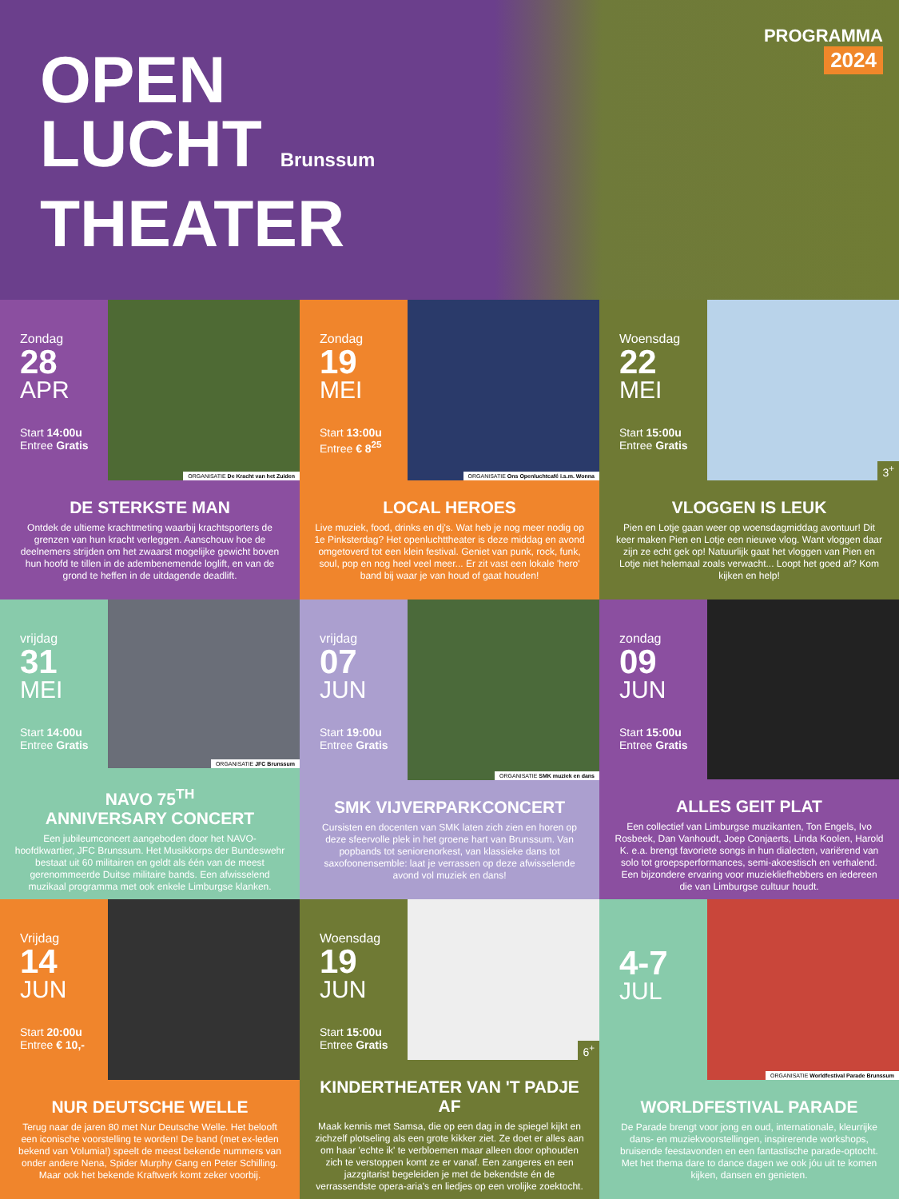OPEN
LUCHT Brunssum
THEATER
PROGRAMMA
2024
Zondag
28
APR
Start 14:00u
Entree Gratis
ORGANISATIE De Kracht van het Zuiden
DE STERKSTE MAN
Ontdek de ultieme krachtmeting waarbij krachtsporters de grenzen van hun kracht verleggen. Aanschouw hoe de deelnemers strijden om het zwaarst mogelijke gewicht boven hun hoofd te tillen in de adembenemende loglift, en van de grond te heffen in de uitdagende deadlift.
Zondag
19
MEI
Start 13:00u
Entree € 8<sup>25</sup>
ORGANISATIE Ons Openluchtcafé i.s.m. Wonna
LOCAL HEROES
Live muziek, food, drinks en dj's. Wat heb je nog meer nodig op 1e Pinksterdag? Het openluchttheater is deze middag en avond omgetoverd tot een klein festival. Geniet van punk, rock, funk, soul, pop en nog heel veel meer... Er zit vast een lokale 'hero' band bij waar je van houd of gaat houden!
Woensdag
22
MEI
Start 15:00u
Entree Gratis
3<sup>+</sup>
VLOGGEN IS LEUK
Pien en Lotje gaan weer op woensdagmiddag avontuur! Dit keer maken Pien en Lotje een nieuwe vlog. Want vloggen daar zijn ze echt gek op! Natuurlijk gaat het vloggen van Pien en Lotje niet helemaal zoals verwacht... Loopt het goed af? Kom kijken en help!
vrijdag
31
MEI
Start 14:00u
Entree Gratis
ORGANISATIE JFC Brunssum
NAVO 75<sup>TH</sup>
ANNIVERSARY CONCERT
Een jubileumconcert aangeboden door het NAVO-hoofdkwartier, JFC Brunssum. Het Musikkorps der Bundeswehr bestaat uit 60 militairen en geldt als één van de meest gerenommeerde Duitse militaire bands. Een afwisselend muzikaal programma met ook enkele Limburgse klanken.
vrijdag
07
JUN
Start 19:00u
Entree Gratis
ORGANISATIE SMK muziek en dans
SMK VIJVERPARKCONCERT
Cursisten en docenten van SMK laten zich zien en horen op deze sfeervolle plek in het groene hart van Brunssum. Van popbands tot seniorenorkest, van klassieke dans tot saxofoonensemble: laat je verrassen op deze afwisselende avond vol muziek en dans!
zondag
09
JUN
Start 15:00u
Entree Gratis
ALLES GEIT PLAT
Een collectief van Limburgse muzikanten, Ton Engels, Ivo Rosbeek, Dan Vanhoudt, Joep Conjaerts, Linda Koolen, Harold K. e.a. brengt favoriete songs in hun dialecten, variërend van solo tot groepsperformances, semi-akoestisch en verhalend. Een bijzondere ervaring voor muziekliefhebbers en iedereen die van Limburgse cultuur houdt.
Vrijdag
14
JUN
Start 20:00u
Entree € 10,-
NUR DEUTSCHE WELLE
Terug naar de jaren 80 met Nur Deutsche Welle. Het belooft een iconische voorstelling te worden! De band (met ex-leden bekend van Volumia!) speelt de meest bekende nummers van onder andere Nena, Spider Murphy Gang en Peter Schilling. Maar ook het bekende Kraftwerk komt zeker voorbij.
Woensdag
19
JUN
Start 15:00u
Entree Gratis
6<sup>+</sup>
KINDERTHEATER VAN 'T PADJE AF
Maak kennis met Samsa, die op een dag in de spiegel kijkt en zichzelf plotseling als een grote kikker ziet. Ze doet er alles aan om haar 'echte ik' te verbloemen maar alleen door ophouden zich te verstoppen komt ze er vanaf. Een zangeres en een jazzgitarist begeleiden je met de bekendste én de verrassendste opera-aria's en liedjes op een vrolijke zoektocht.
4-7
JUL
ORGANISATIE Worldfestival Parade Brunssum
WORLDFESTIVAL PARADE
De Parade brengt voor jong en oud, internationale, kleurrijke dans- en muziekvoorstellingen, inspirerende workshops, bruisende feestavonden en een fantastische parade-optocht. Met het thema dare to dance dagen we ook jóu uit te komen kijken, dansen en genieten.